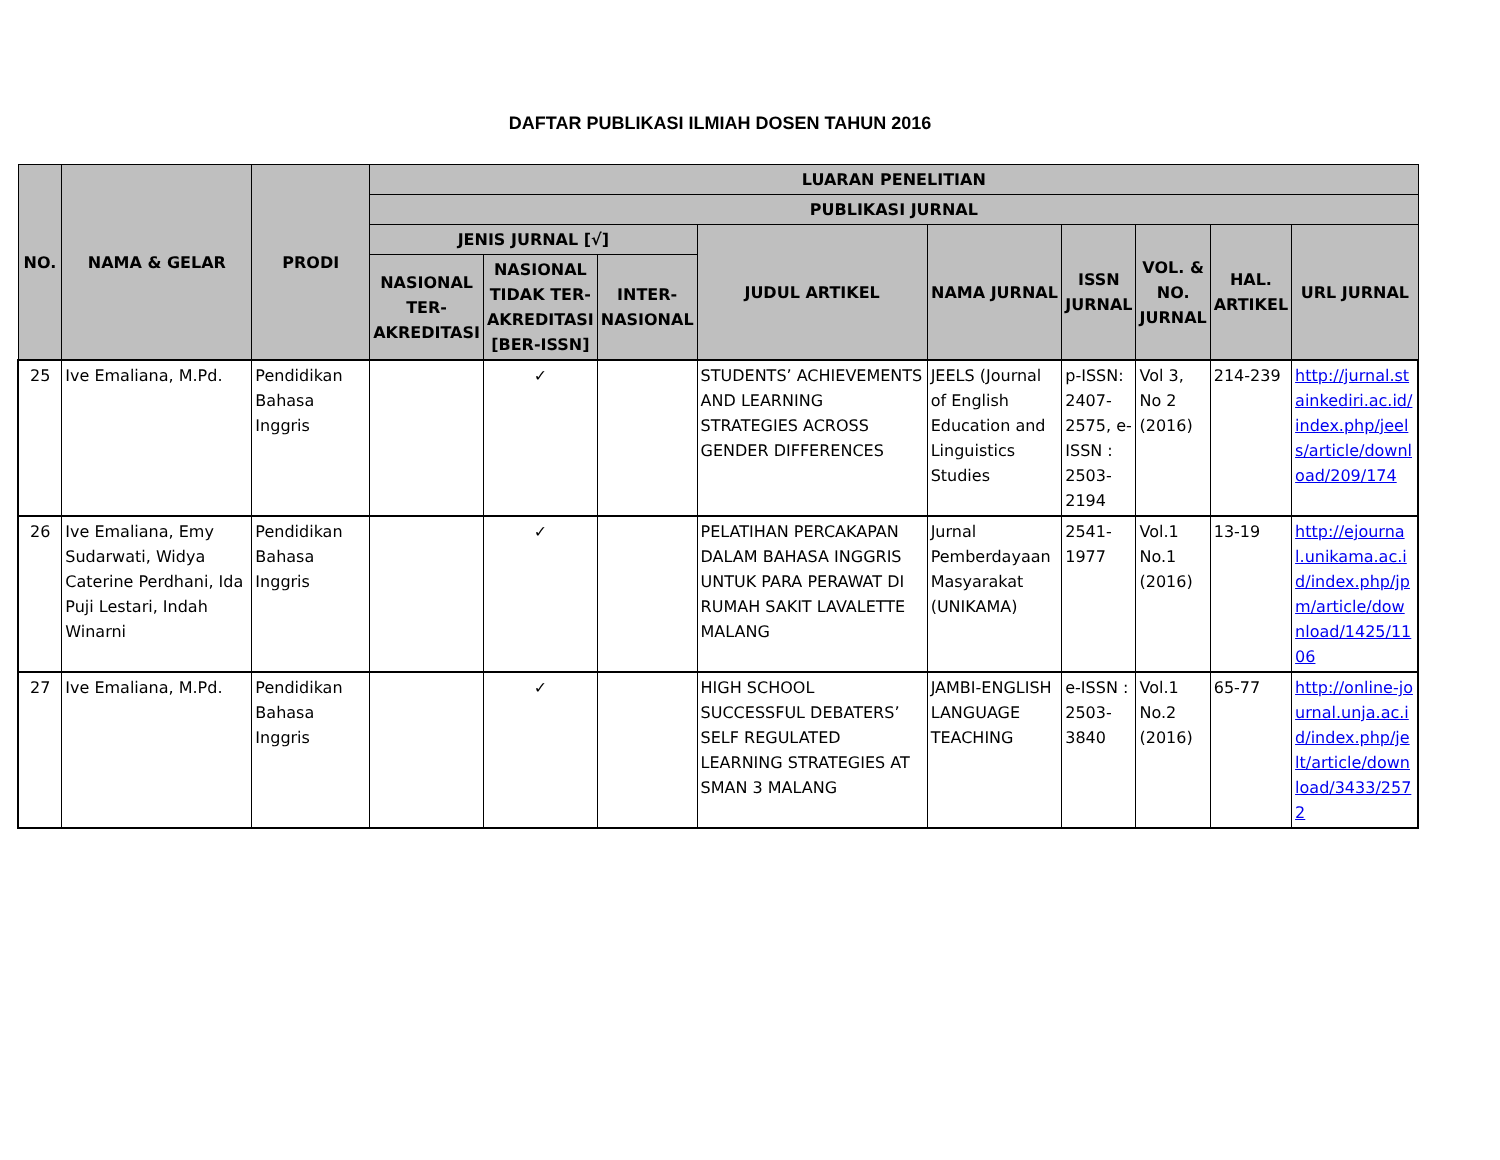DAFTAR PUBLIKASI ILMIAH DOSEN TAHUN 2016
| NO. | NAMA & GELAR | PRODI | LUARAN PENELITIAN | | | | | | | | |
| --- | --- | --- | --- | --- | --- | --- | --- | --- | --- | --- | --- |
| | | | PUBLIKASI JURNAL | | | | | | | | |
| | | | JENIS JURNAL [√] | | | JUDUL ARTIKEL | NAMA JURNAL | ISSN JURNAL | VOL. & NO. JURNAL | HAL. ARTIKEL | URL JURNAL |
| | | | NASIONAL TER-AKREDITASI | NASIONAL TIDAK TER-AKREDITASI [BER-ISSN] | INTER-NASIONAL | | | | | | |
| 25 | Ive Emaliana, M.Pd. | Pendidikan Bahasa Inggris | | ✓ | | STUDENTS’ ACHIEVEMENTS AND LEARNING STRATEGIES ACROSS GENDER DIFFERENCES | JEELS (Journal of English Education and Linguistics Studies | p-ISSN: 2407-2575, e-ISSN : 2503-2194 | Vol 3, No 2 (2016) | 214-239 | http://jurnal.stainkediri.ac.id/index.php/jeels/article/download/209/174 |
| 26 | Ive Emaliana, Emy Sudarwati, Widya Caterine Perdhani, Ida Puji Lestari, Indah Winarni | Pendidikan Bahasa Inggris | | ✓ | | PELATIHAN PERCAKAPAN DALAM BAHASA INGGRIS UNTUK PARA PERAWAT DI RUMAH SAKIT LAVALETTE MALANG | Jurnal Pemberdayaan Masyarakat (UNIKAMA) | 2541-1977 | Vol.1 No.1 (2016) | 13-19 | http://ejournal.unikama.ac.id/index.php/jpm/article/download/1425/1106 |
| 27 | Ive Emaliana, M.Pd. | Pendidikan Bahasa Inggris | | ✓ | | HIGH SCHOOL SUCCESSFUL DEBATERS’ SELF REGULATED LEARNING STRATEGIES AT SMAN 3 MALANG | JAMBI-ENGLISH LANGUAGE TEACHING | e-ISSN : 2503-3840 | Vol.1 No.2 (2016) | 65-77 | http://online-journal.unja.ac.id/index.php/jelt/article/download/3433/2572 |